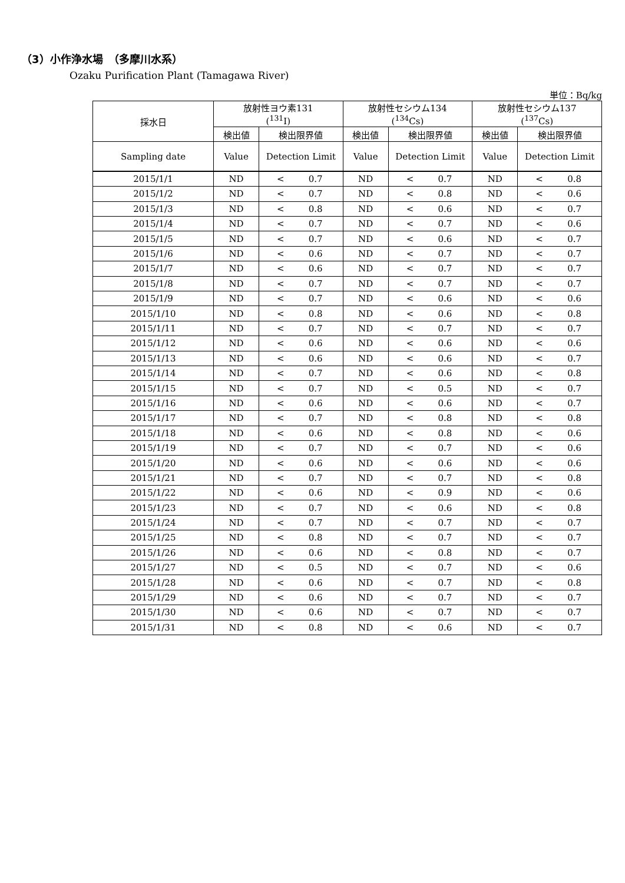（3）小作浄水場　（多摩川水系）
Ozaku Purification Plant (Tamagawa River)
単位：Bq/kg
| 採水日 | 放射性ヨウ素131 (<sup>131</sup>I) | | | 放射性セシウム134 (<sup>134</sup>Cs) | | | 放射性セシウム137 (<sup>137</sup>Cs) | | |
| --- | --- | --- | --- | --- | --- | --- | --- | --- | --- |
| | 検出値 | 検出限界値 | | 検出値 | 検出限界値 | | 検出値 | 検出限界値 | |
| Sampling date | Value | Detection Limit | | Value | Detection Limit | | Value | Detection Limit | |
| 2015/1/1 | ND | < | 0.7 | ND | < | 0.7 | ND | < | 0.8 |
| 2015/1/2 | ND | < | 0.7 | ND | < | 0.8 | ND | < | 0.6 |
| 2015/1/3 | ND | < | 0.8 | ND | < | 0.6 | ND | < | 0.7 |
| 2015/1/4 | ND | < | 0.7 | ND | < | 0.7 | ND | < | 0.6 |
| 2015/1/5 | ND | < | 0.7 | ND | < | 0.6 | ND | < | 0.7 |
| 2015/1/6 | ND | < | 0.6 | ND | < | 0.7 | ND | < | 0.7 |
| 2015/1/7 | ND | < | 0.6 | ND | < | 0.7 | ND | < | 0.7 |
| 2015/1/8 | ND | < | 0.7 | ND | < | 0.7 | ND | < | 0.7 |
| 2015/1/9 | ND | < | 0.7 | ND | < | 0.6 | ND | < | 0.6 |
| 2015/1/10 | ND | < | 0.8 | ND | < | 0.6 | ND | < | 0.8 |
| 2015/1/11 | ND | < | 0.7 | ND | < | 0.7 | ND | < | 0.7 |
| 2015/1/12 | ND | < | 0.6 | ND | < | 0.6 | ND | < | 0.6 |
| 2015/1/13 | ND | < | 0.6 | ND | < | 0.6 | ND | < | 0.7 |
| 2015/1/14 | ND | < | 0.7 | ND | < | 0.6 | ND | < | 0.8 |
| 2015/1/15 | ND | < | 0.7 | ND | < | 0.5 | ND | < | 0.7 |
| 2015/1/16 | ND | < | 0.6 | ND | < | 0.6 | ND | < | 0.7 |
| 2015/1/17 | ND | < | 0.7 | ND | < | 0.8 | ND | < | 0.8 |
| 2015/1/18 | ND | < | 0.6 | ND | < | 0.8 | ND | < | 0.6 |
| 2015/1/19 | ND | < | 0.7 | ND | < | 0.7 | ND | < | 0.6 |
| 2015/1/20 | ND | < | 0.6 | ND | < | 0.6 | ND | < | 0.6 |
| 2015/1/21 | ND | < | 0.7 | ND | < | 0.7 | ND | < | 0.8 |
| 2015/1/22 | ND | < | 0.6 | ND | < | 0.9 | ND | < | 0.6 |
| 2015/1/23 | ND | < | 0.7 | ND | < | 0.6 | ND | < | 0.8 |
| 2015/1/24 | ND | < | 0.7 | ND | < | 0.7 | ND | < | 0.7 |
| 2015/1/25 | ND | < | 0.8 | ND | < | 0.7 | ND | < | 0.7 |
| 2015/1/26 | ND | < | 0.6 | ND | < | 0.8 | ND | < | 0.7 |
| 2015/1/27 | ND | < | 0.5 | ND | < | 0.7 | ND | < | 0.6 |
| 2015/1/28 | ND | < | 0.6 | ND | < | 0.7 | ND | < | 0.8 |
| 2015/1/29 | ND | < | 0.6 | ND | < | 0.7 | ND | < | 0.7 |
| 2015/1/30 | ND | < | 0.6 | ND | < | 0.7 | ND | < | 0.7 |
| 2015/1/31 | ND | < | 0.8 | ND | < | 0.6 | ND | < | 0.7 |